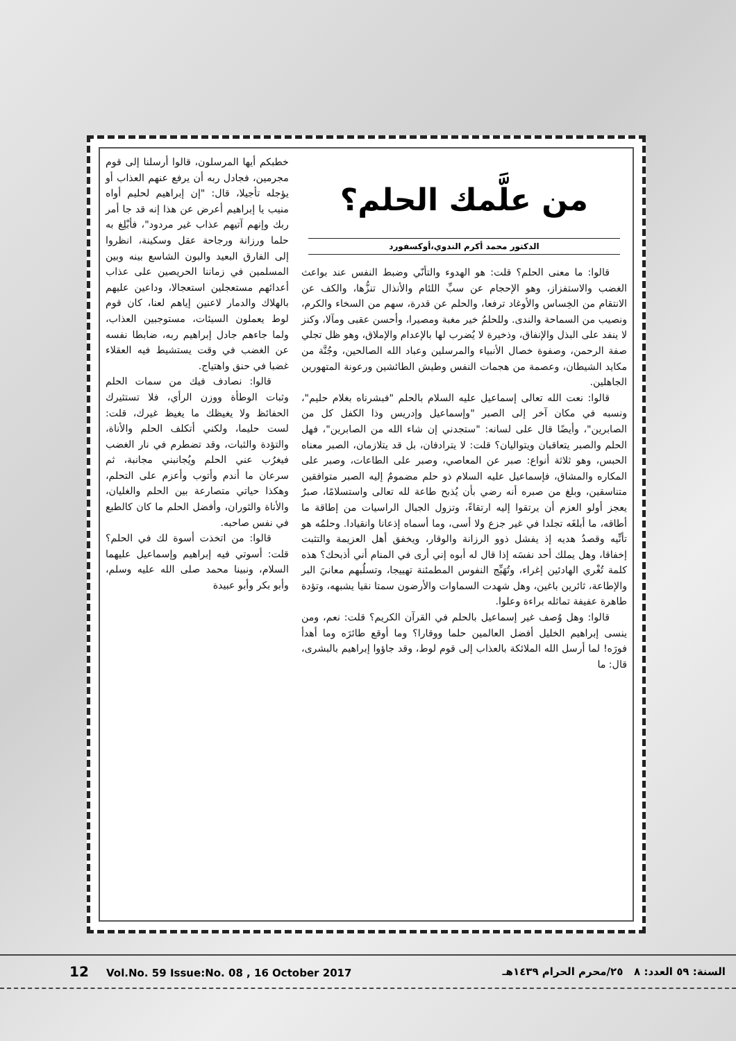من علَّمك الحلم؟
الدكتور محمد أكرم الندوي،أوكسفورد
قالوا: ما معنى الحلم؟ قلت: هو الهدوء والتأنّي وضبط النفس عند بواعث الغضب والاستفزاز، وهو الإحجام عن سبِّ اللئام والأنذال تنزُّها، والكف عن الانتقام من الخِساس والأوغاد ترفعا، والحلم عن قدرة، سهم من السخاء والكرم، ونصيب من السماحة والندى. وللحلمُ خير مغبة ومصيرا، وأحسن عقبى ومآلا، وكنز لا ينفد على البذل والإنفاق، وذخيرة لا يُضرب لها بالإعدام والإملاق، وهو ظل تجلي صفة الرحمن، وصفوة خصال الأنبياء والمرسلين وعباد الله الصالحين، وجُنَّة من مكايد الشيطان، وعصمة من هجمات النفس وطيش الطائشين ورعونة المتهورين الجاهلين.
قالوا: نعت الله تعالى إسماعيل عليه السلام بالحلم "فبشرناه بغلام حليم"، ونسبه في مكان آخر إلى الصبر "وإسماعيل وإدريس وذا الكفل كل من الصابرين"، وأيضًا قال على لسانه: "ستجدني إن شاء الله من الصابرين"، فهل الحلم والصبر يتعاقبان ويتواليان؟ قلت: لا يترادفان، بل قد يتلازمان، الصبر معناه الحبس، وهو ثلاثة أنواع: صبر عن المعاصي، وصبر على الطاعات، وصبر على المكاره والمشاق، فإسماعيل عليه السلام ذو حلم مضمومٌ إليه الصبر متوافقين متناسقين، وبلغ من صبره أنه رضي بأن يُذبح طاعة لله تعالى واستسلامًا، صبرٌ يعجز أولو العزم أن يرتقوا إليه ارتقاءً، وتزول الجبال الراسيات من إطاقة ما أطاقه، ما أبلغَه تجلدا في غير جزع ولا أسى، وما أسماه إذعانا وانقيادا. وحلمُه هو تأنِّيه وقصدُ هديه إذ يفشل ذوو الرزانة والوقار، ويخفق أهل العزيمة والتثبت إخفاقا، وهل يملك أحد نفسَه إذا قال له أبوه إني أرى في المنام أني أذبحك؟ هذه كلمة تُغْري الهادئين إغراء، وتُهَيِّج النفوس المطمئنة تهييجا، وتسلُبهم معانيَ البر والإطاعة، ثائرين باغين، وهل شهدت السماوات والأرضون سمتا نقيا يشبهه، وتؤدة طاهرة عفيفة تماثله براءة وعلوا.
قالوا: وهل وُصف غير إسماعيل بالحلم في القرآن الكريم؟ قلت: نعم، ومن ينسى إبراهيم الخليل أفضل العالمين حلما ووقارا؟ وما أوقع طائرَه وما أهدأ فورَه! لما أرسل الله الملائكة بالعذاب إلى قوم لوط، وقد جاؤوا إبراهيم بالبشرى، قال: ما
خطبكم أيها المرسلون، قالوا أرسلنا إلى قوم مجرمين، فجادل ربه أن يرفع عنهم العذاب أو يؤجله تأجيلا، قال: "إن إبراهيم لحليم أواه منيب يا إبراهيم أعرض عن هذا إنه قد جا أمر ربك وإنهم آتيهم عذاب غير مردود"، فأبْلِغ به حلما ورزانة ورجاحة عقل وسكينة، انظروا إلى الفارق البعيد والبون الشاسع بينه وبين المسلمين في زماننا الحريصين على عذاب أعدائهم مستعجلين استعجالا، وداعين عليهم بالهلاك والدمار لاعنين إياهم لعنا، كان قوم لوط يعملون السيئات، مستوجبين العذاب، ولما جاءهم جادل إبراهيم ربه، ضابطا نفسه عن الغضب في وقت يستشيط فيه العقلاء غضبا في حنق واهتياج.
قالوا: نصادف فيك من سمات الحلم وثبات الوطأة ووزن الرأي، فلا تستثيرك الحفائظ ولا يغيظك ما يغيظ غيرك، قلت: لست حليما، ولكني أتكلف الحلم والأناة، والتؤدة والثبات، وقد تضطرم في نار الغضب فيغرُب عني الحلم ويُجانبني مجانبة، ثم سرعان ما أندم وأتوب وأعزم على التحلم، وهكذا حياتي متصارعة بين الحلم والغليان، والأناة والثوران، وأفضل الحلم ما كان كالطبع في نفس صاحبه.
قالوا: من اتخذت أسوة لك في الحلم؟ قلت: أسوتي فيه إبراهيم وإسماعيل عليهما السلام، ونبينا محمد صلى الله عليه وسلم، وأبو بكر وأبو عبيدة
12 Vol.No. 59 Issue:No. 08 , 16 October 2017
السنة: ٥٩ العدد: ٨ ٢٥/محرم الحرام ١٤٣٩هـ